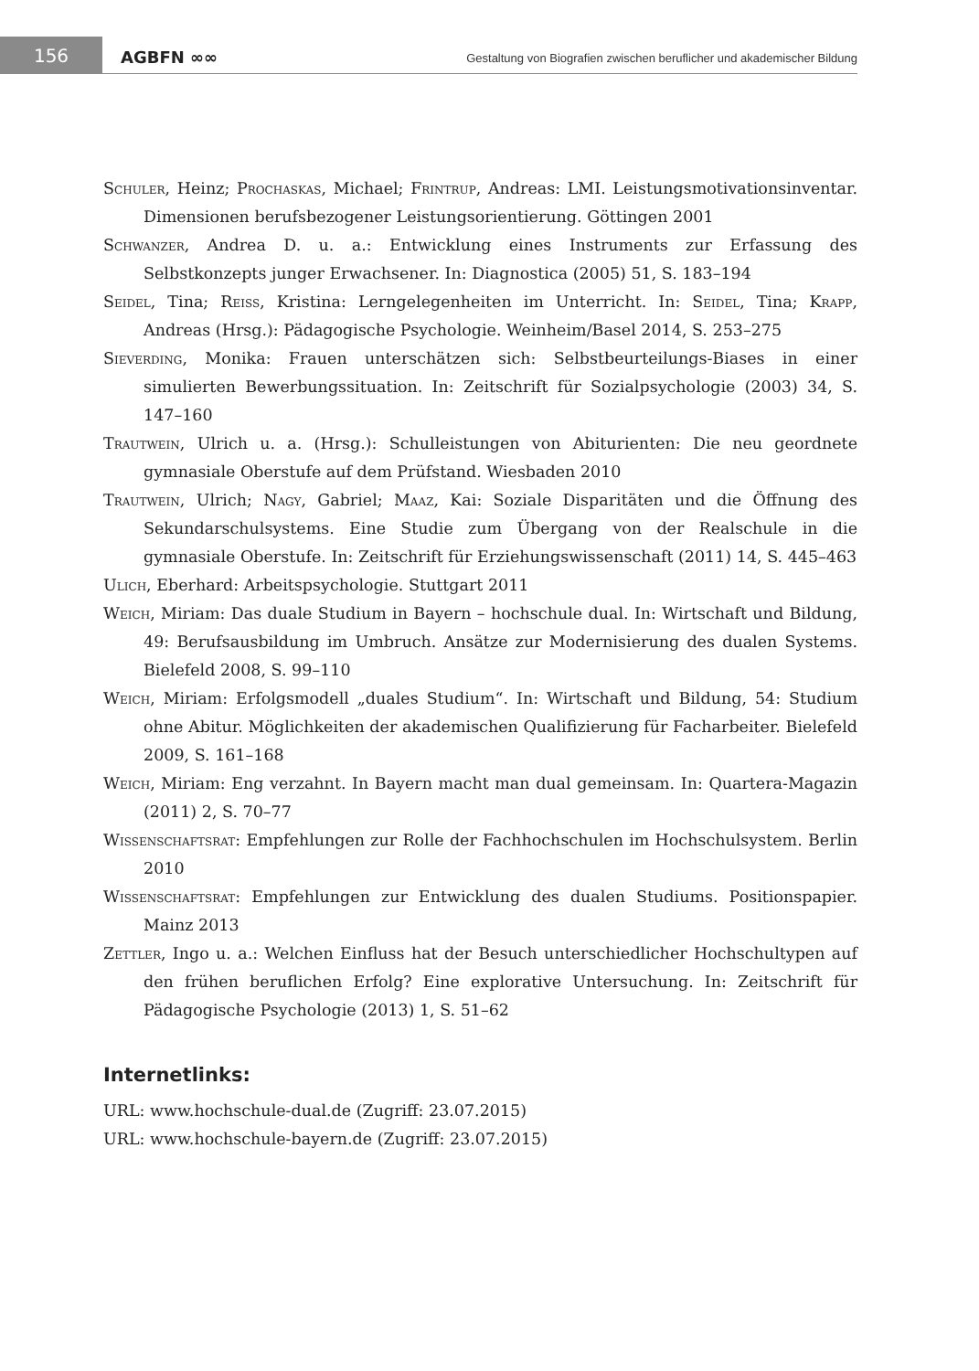156
AGBFN ∞∞
Gestaltung von Biografien zwischen beruflicher und akademischer Bildung
Schuler, Heinz; Prochaskas, Michael; Frintrup, Andreas: LMI. Leistungsmotivationsinventar. Dimensionen berufsbezogener Leistungsorientierung. Göttingen 2001
Schwanzer, Andrea D. u. a.: Entwicklung eines Instruments zur Erfassung des Selbstkonzepts junger Erwachsener. In: Diagnostica (2005) 51, S. 183–194
Seidel, Tina; Reiss, Kristina: Lerngelegenheiten im Unterricht. In: Seidel, Tina; Krapp, Andreas (Hrsg.): Pädagogische Psychologie. Weinheim/Basel 2014, S. 253–275
Sieverding, Monika: Frauen unterschätzen sich: Selbstbeurteilungs-Biases in einer simulierten Bewerbungssituation. In: Zeitschrift für Sozialpsychologie (2003) 34, S. 147–160
Trautwein, Ulrich u. a. (Hrsg.): Schulleistungen von Abiturienten: Die neu geordnete gymnasiale Oberstufe auf dem Prüfstand. Wiesbaden 2010
Trautwein, Ulrich; Nagy, Gabriel; Maaz, Kai: Soziale Disparitäten und die Öffnung des Sekundarschulsystems. Eine Studie zum Übergang von der Realschule in die gymnasiale Oberstufe. In: Zeitschrift für Erziehungswissenschaft (2011) 14, S. 445–463
Ulich, Eberhard: Arbeitspsychologie. Stuttgart 2011
Weich, Miriam: Das duale Studium in Bayern – hochschule dual. In: Wirtschaft und Bildung, 49: Berufsausbildung im Umbruch. Ansätze zur Modernisierung des dualen Systems. Bielefeld 2008, S. 99–110
Weich, Miriam: Erfolgsmodell „duales Studium“. In: Wirtschaft und Bildung, 54: Studium ohne Abitur. Möglichkeiten der akademischen Qualifizierung für Facharbeiter. Bielefeld 2009, S. 161–168
Weich, Miriam: Eng verzahnt. In Bayern macht man dual gemeinsam. In: Quartera-Magazin (2011) 2, S. 70–77
Wissenschaftsrat: Empfehlungen zur Rolle der Fachhochschulen im Hochschulsystem. Berlin 2010
Wissenschaftsrat: Empfehlungen zur Entwicklung des dualen Studiums. Positionspapier. Mainz 2013
Zettler, Ingo u. a.: Welchen Einfluss hat der Besuch unterschiedlicher Hochschultypen auf den frühen beruflichen Erfolg? Eine explorative Untersuchung. In: Zeitschrift für Pädagogische Psychologie (2013) 1, S. 51–62
Internetlinks:
URL: www.hochschule-dual.de (Zugriff: 23.07.2015)
URL: www.hochschule-bayern.de (Zugriff: 23.07.2015)